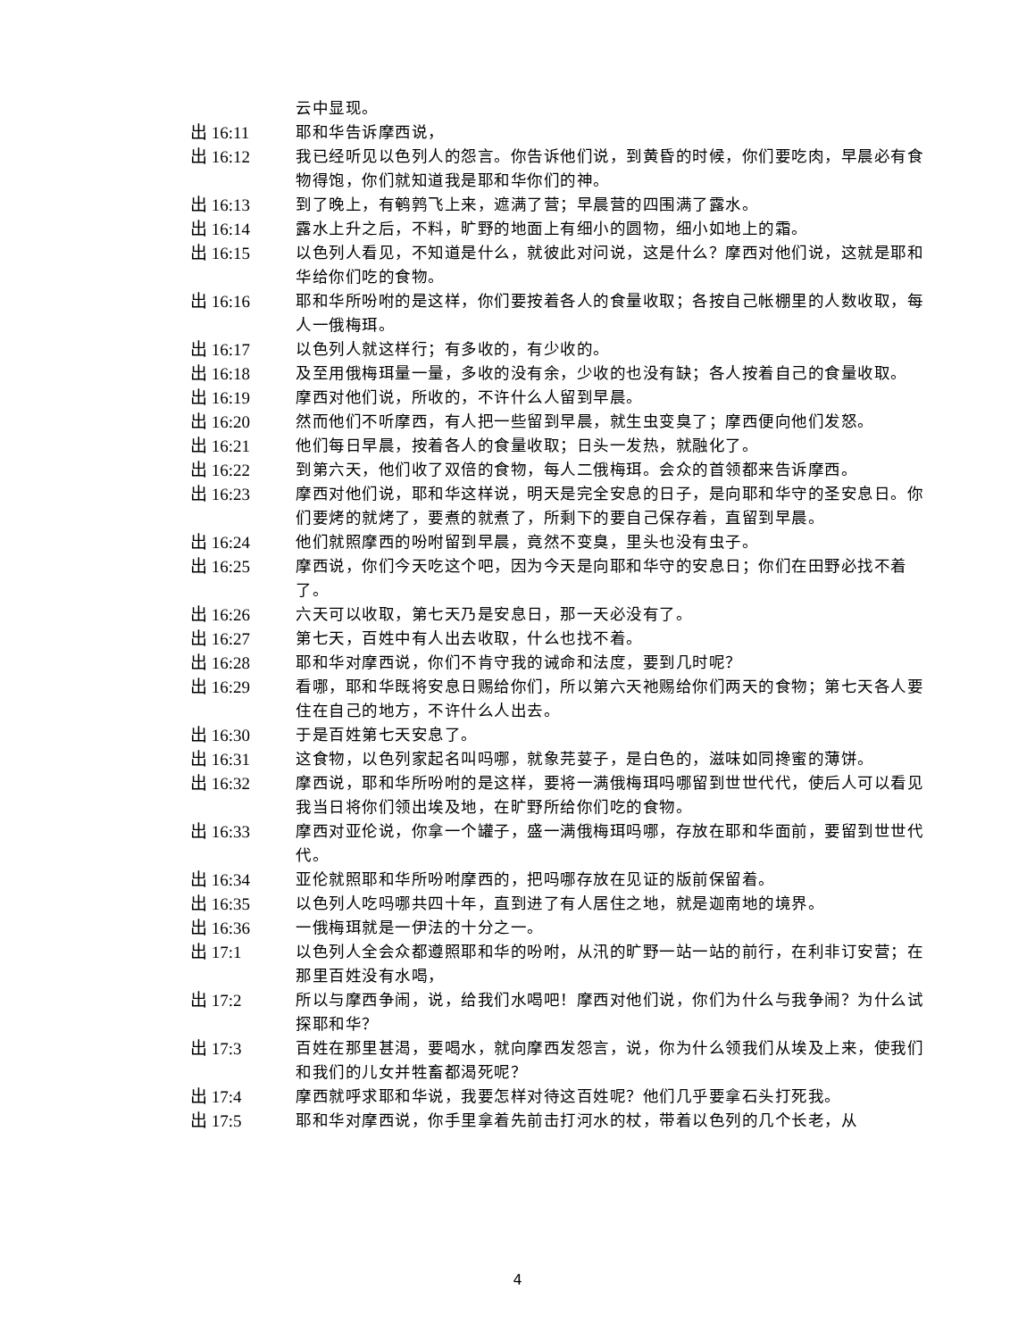云中显现。
出 16:11 耶和华告诉摩西说，
出 16:12 我已经听见以色列人的怨言。你告诉他们说，到黄昏的时候，你们要吃肉，早晨必有食物得饱，你们就知道我是耶和华你们的神。
出 16:13 到了晚上，有鹌鹑飞上来，遮满了营；早晨营的四围满了露水。
出 16:14 露水上升之后，不料，旷野的地面上有细小的圆物，细小如地上的霜。
出 16:15 以色列人看见，不知道是什么，就彼此对问说，这是什么？摩西对他们说，这就是耶和华给你们吃的食物。
出 16:16 耶和华所吩咐的是这样，你们要按着各人的食量收取；各按自己帐棚里的人数收取，每人一俄梅珥。
出 16:17 以色列人就这样行；有多收的，有少收的。
出 16:18 及至用俄梅珥量一量，多收的没有余，少收的也没有缺；各人按着自己的食量收取。
出 16:19 摩西对他们说，所收的，不许什么人留到早晨。
出 16:20 然而他们不听摩西，有人把一些留到早晨，就生虫变臭了；摩西便向他们发怒。
出 16:21 他们每日早晨，按着各人的食量收取；日头一发热，就融化了。
出 16:22 到第六天，他们收了双倍的食物，每人二俄梅珥。会众的首领都来告诉摩西。
出 16:23 摩西对他们说，耶和华这样说，明天是完全安息的日子，是向耶和华守的圣安息日。你们要烤的就烤了，要煮的就煮了，所剩下的要自己保存着，直留到早晨。
出 16:24 他们就照摩西的吩咐留到早晨，竟然不变臭，里头也没有虫子。
出 16:25 摩西说，你们今天吃这个吧，因为今天是向耶和华守的安息日；你们在田野必找不着了。
出 16:26 六天可以收取，第七天乃是安息日，那一天必没有了。
出 16:27 第七天，百姓中有人出去收取，什么也找不着。
出 16:28 耶和华对摩西说，你们不肯守我的诫命和法度，要到几时呢？
出 16:29 看哪，耶和华既将安息日赐给你们，所以第六天祂赐给你们两天的食物；第七天各人要住在自己的地方，不许什么人出去。
出 16:30 于是百姓第七天安息了。
出 16:31 这食物，以色列家起名叫吗哪，就象芫荽子，是白色的，滋味如同搀蜜的薄饼。
出 16:32 摩西说，耶和华所吩咐的是这样，要将一满俄梅珥吗哪留到世世代代，使后人可以看见我当日将你们领出埃及地，在旷野所给你们吃的食物。
出 16:33 摩西对亚伦说，你拿一个罐子，盛一满俄梅珥吗哪，存放在耶和华面前，要留到世世代代。
出 16:34 亚伦就照耶和华所吩咐摩西的，把吗哪存放在见证的版前保留着。
出 16:35 以色列人吃吗哪共四十年，直到进了有人居住之地，就是迦南地的境界。
出 16:36 一俄梅珥就是一伊法的十分之一。
出 17:1 以色列人全会众都遵照耶和华的吩咐，从汛的旷野一站一站的前行，在利非订安营；在那里百姓没有水喝，
出 17:2 所以与摩西争闹，说，给我们水喝吧！摩西对他们说，你们为什么与我争闹？为什么试探耶和华？
出 17:3 百姓在那里甚渴，要喝水，就向摩西发怨言，说，你为什么领我们从埃及上来，使我们和我们的儿女并牲畜都渴死呢？
出 17:4 摩西就呼求耶和华说，我要怎样对待这百姓呢？他们几乎要拿石头打死我。
出 17:5 耶和华对摩西说，你手里拿着先前击打河水的杖，带着以色列的几个长老，从
4